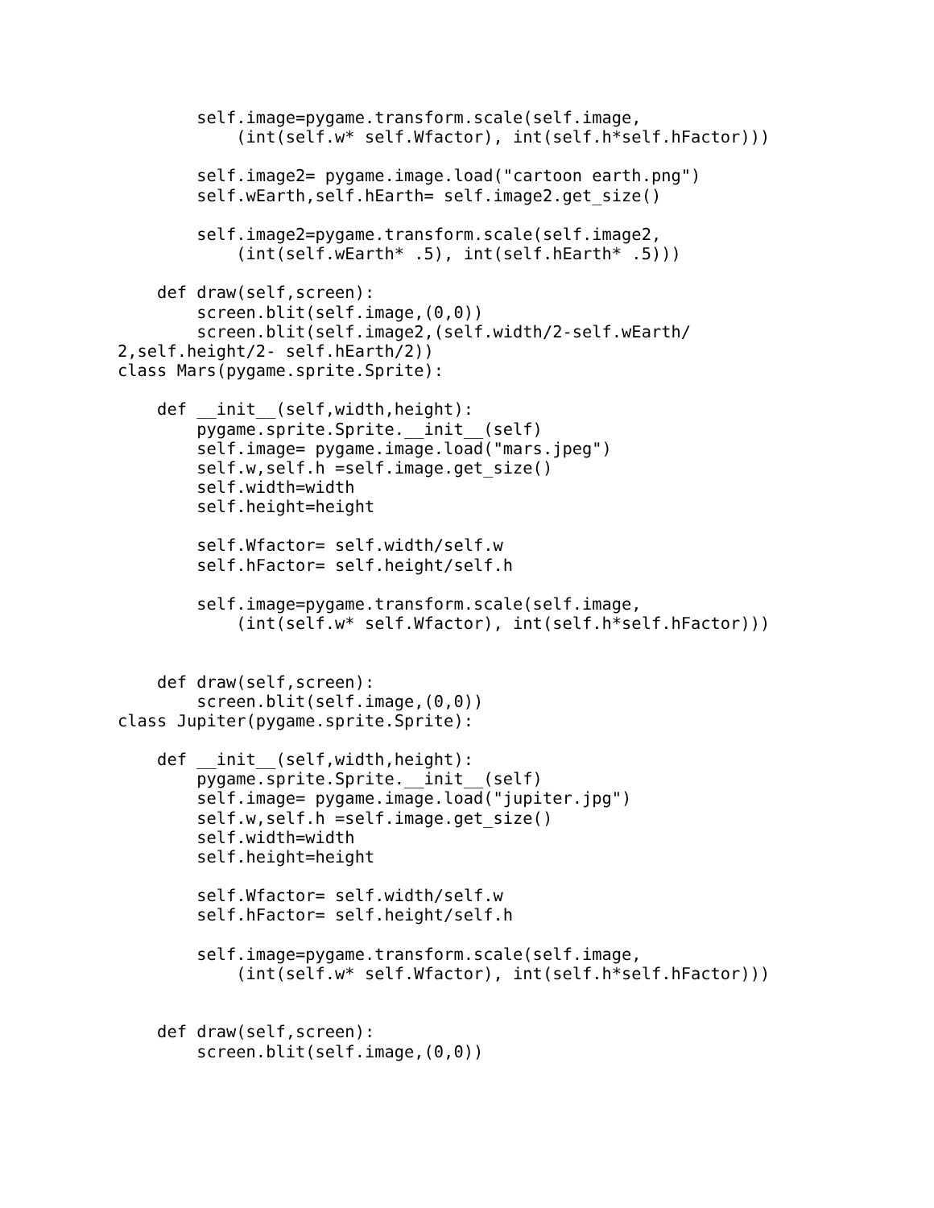self.image=pygame.transform.scale(self.image,
            (int(self.w* self.Wfactor), int(self.h*self.hFactor)))

        self.image2= pygame.image.load("cartoon earth.png")
        self.wEarth,self.hEarth= self.image2.get_size()

        self.image2=pygame.transform.scale(self.image2,
            (int(self.wEarth* .5), int(self.hEarth* .5)))

    def draw(self,screen):
        screen.blit(self.image,(0,0))
        screen.blit(self.image2,(self.width/2-self.wEarth/
2,self.height/2- self.hEarth/2))
class Mars(pygame.sprite.Sprite):

    def __init__(self,width,height):
        pygame.sprite.Sprite.__init__(self)
        self.image= pygame.image.load("mars.jpeg")
        self.w,self.h =self.image.get_size()
        self.width=width
        self.height=height

        self.Wfactor= self.width/self.w
        self.hFactor= self.height/self.h

        self.image=pygame.transform.scale(self.image,
            (int(self.w* self.Wfactor), int(self.h*self.hFactor)))


    def draw(self,screen):
        screen.blit(self.image,(0,0))
class Jupiter(pygame.sprite.Sprite):

    def __init__(self,width,height):
        pygame.sprite.Sprite.__init__(self)
        self.image= pygame.image.load("jupiter.jpg")
        self.w,self.h =self.image.get_size()
        self.width=width
        self.height=height

        self.Wfactor= self.width/self.w
        self.hFactor= self.height/self.h

        self.image=pygame.transform.scale(self.image,
            (int(self.w* self.Wfactor), int(self.h*self.hFactor)))


    def draw(self,screen):
        screen.blit(self.image,(0,0))